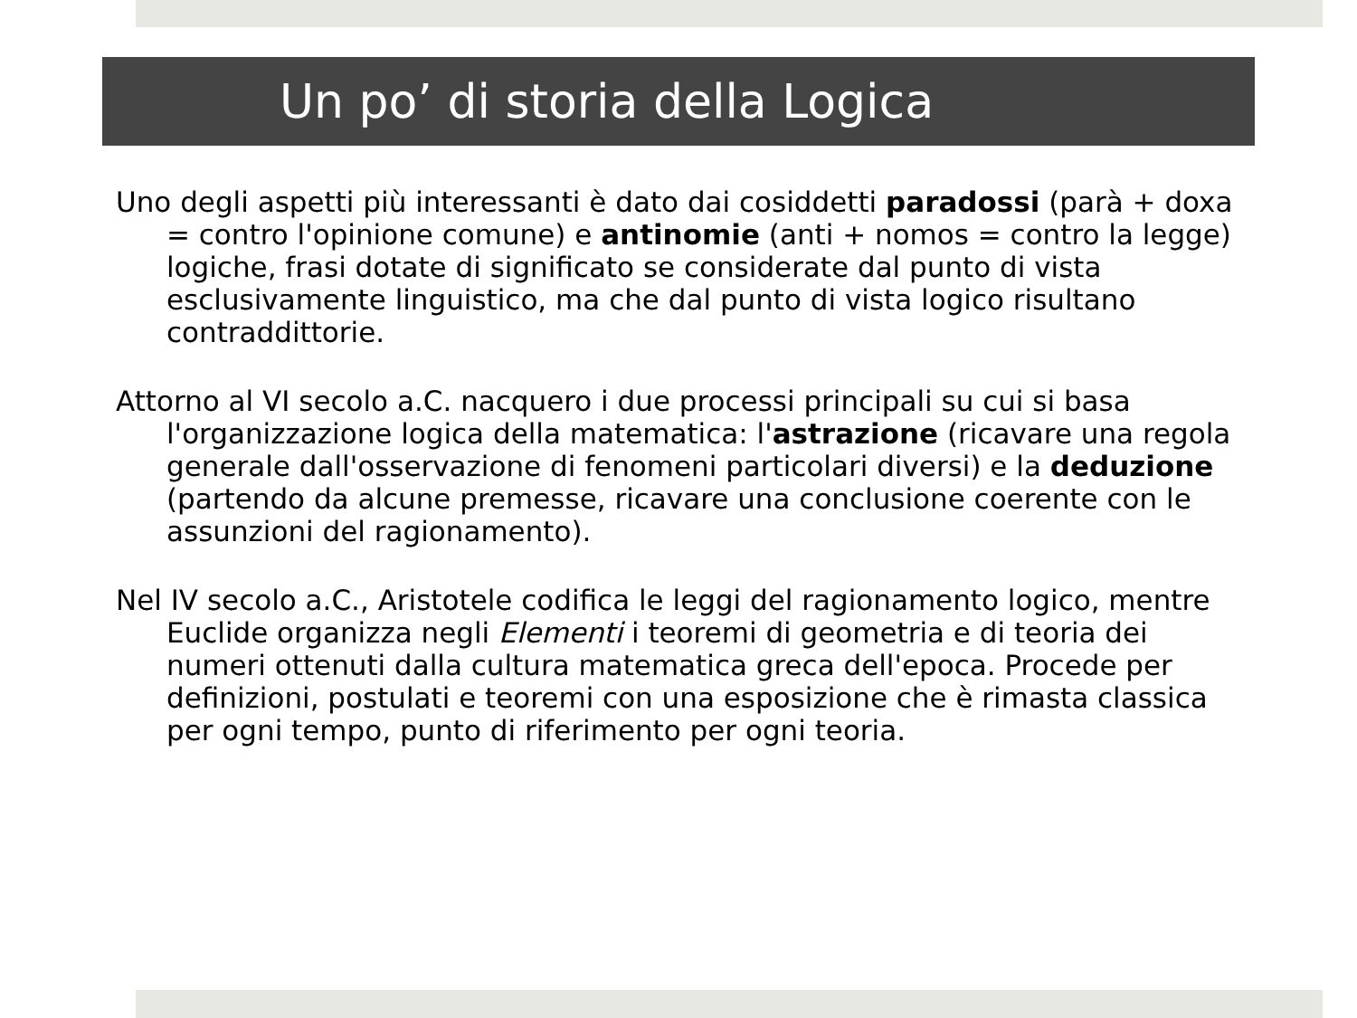Un po’ di storia della Logica
Uno degli aspetti più interessanti è dato dai cosiddetti paradossi (parà + doxa = contro l'opinione comune) e antinomie (anti + nomos = contro la legge) logiche, frasi dotate di significato se considerate dal punto di vista esclusivamente linguistico, ma che dal punto di vista logico risultano contraddittorie.
Attorno al VI secolo a.C. nacquero i due processi principali su cui si basa l'organizzazione logica della matematica: l'astrazione (ricavare una regola generale dall'osservazione di fenomeni particolari diversi) e la deduzione (partendo da alcune premesse, ricavare una conclusione coerente con le assunzioni del ragionamento).
Nel IV secolo a.C., Aristotele codifica le leggi del ragionamento logico, mentre Euclide organizza negli Elementi i teoremi di geometria e di teoria dei numeri ottenuti dalla cultura matematica greca dell'epoca. Procede per definizioni, postulati e teoremi con una esposizione che è rimasta classica per ogni tempo, punto di riferimento per ogni teoria.